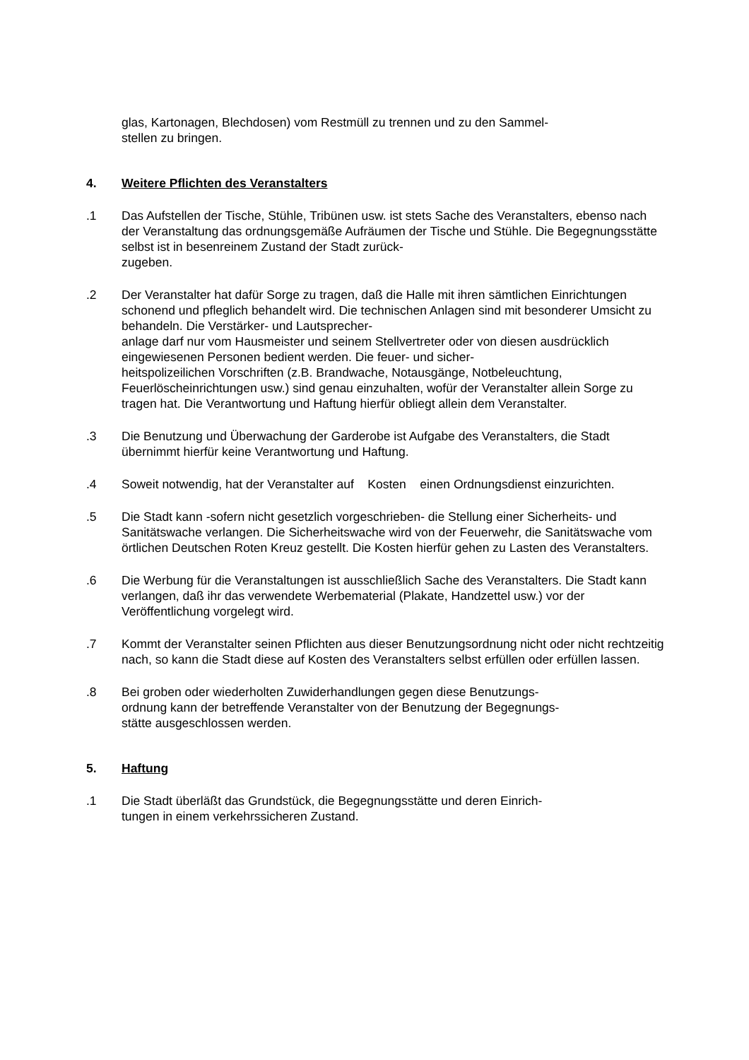glas, Kartonagen, Blechdosen) vom Restmüll zu trennen und zu den Sammel-
stellen zu bringen.
4. Weitere Pflichten des Veranstalters
.1 Das Aufstellen der Tische, Stühle, Tribünen usw. ist stets Sache des Veranstalters, ebenso nach der Veranstaltung das ordnungsgemäße Aufräumen der Tische und Stühle. Die Begegnungsstätte selbst ist in besenreinem Zustand der Stadt zurück-
zugeben.
.2 Der Veranstalter hat dafür Sorge zu tragen, daß die Halle mit ihren sämtlichen Einrichtungen schonend und pfleglich behandelt wird. Die technischen Anlagen sind mit besonderer Umsicht zu behandeln. Die Verstärker- und Lautsprecher-
anlage darf nur vom Hausmeister und seinem Stellvertreter oder von diesen ausdrücklich eingewiesenen Personen bedient werden. Die feuer- und sicher-
heitspolizeilichen Vorschriften (z.B. Brandwache, Notausgänge, Notbeleuchtung, Feuerlöscheinrichtungen usw.) sind genau einzuhalten, wofür der Veranstalter allein Sorge zu tragen hat. Die Verantwortung und Haftung hierfür obliegt allein dem Veranstalter.
.3 Die Benutzung und Überwachung der Garderobe ist Aufgabe des Veranstalters, die Stadt übernimmt hierfür keine Verantwortung und Haftung.
.4 Soweit notwendig, hat der Veranstalter auf Kosten einen Ordnungsdienst einzurichten.
.5 Die Stadt kann -sofern nicht gesetzlich vorgeschrieben- die Stellung einer Sicherheits- und Sanitätswache verlangen. Die Sicherheitswache wird von der Feuerwehr, die Sanitätswache vom örtlichen Deutschen Roten Kreuz gestellt. Die Kosten hierfür gehen zu Lasten des Veranstalters.
.6 Die Werbung für die Veranstaltungen ist ausschließlich Sache des Veranstalters. Die Stadt kann verlangen, daß ihr das verwendete Werbematerial (Plakate, Handzettel usw.) vor der Veröffentlichung vorgelegt wird.
.7 Kommt der Veranstalter seinen Pflichten aus dieser Benutzungsordnung nicht oder nicht rechtzeitig nach, so kann die Stadt diese auf Kosten des Veranstalters selbst erfüllen oder erfüllen lassen.
.8 Bei groben oder wiederholten Zuwiderhandlungen gegen diese Benutzungs-
ordnung kann der betreffende Veranstalter von der Benutzung der Begegnungs-
stätte ausgeschlossen werden.
5. Haftung
.1 Die Stadt überläßt das Grundstück, die Begegnungsstätte und deren Einrich-
tungen in einem verkehrssicheren Zustand.